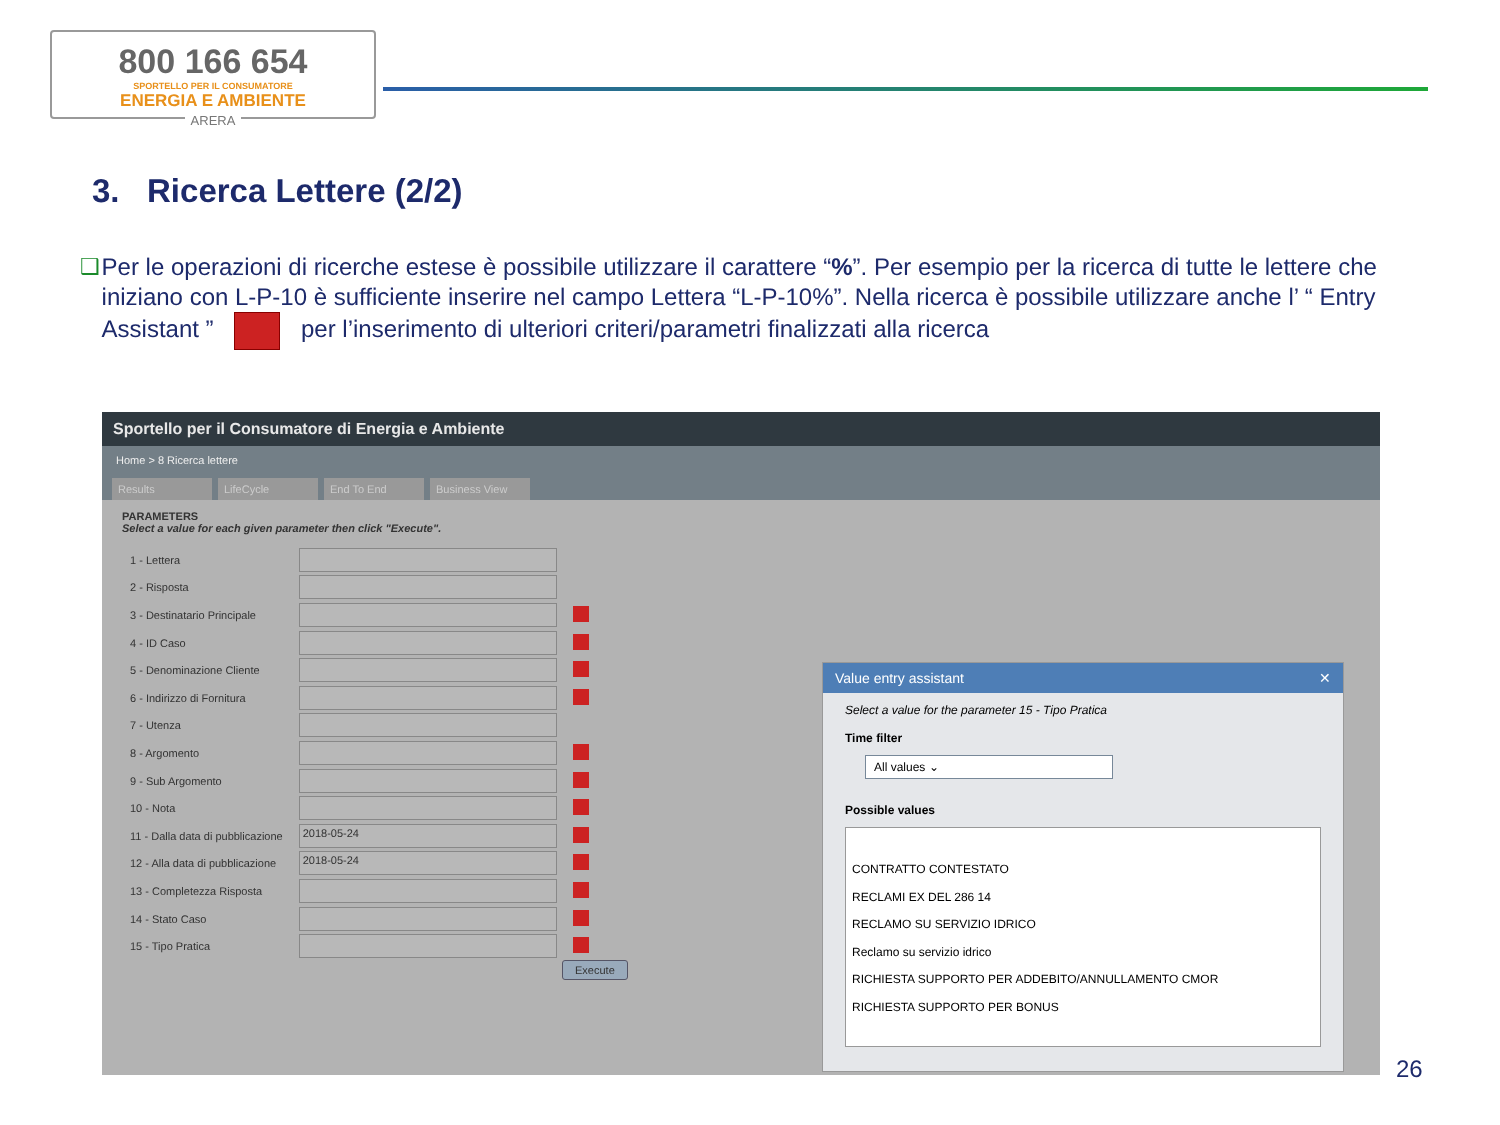800 166 654
SPORTELLO PER IL CONSUMATORE
ENERGIA E AMBIENTE
ARERA
3. Ricerca Lettere (2/2)
❑ Per le operazioni di ricerche estese è possibile utilizzare il carattere “%”. Per esempio per la ricerca di tutte le lettere che iniziano con L-P-10 è sufficiente inserire nel campo Lettera “L-P-10%”. Nella ricerca è possibile utilizzare anche l’ “ Entry Assistant ” per l’inserimento di ulteriori criteri/parametri finalizzati alla ricerca
Sportello per il Consumatore di Energia e Ambiente
Home > 8 Ricerca lettere
Results LifeCycle End To End Business View
PARAMETERS
Select a value for each given parameter then click "Execute".
| 1 - Lettera | | |
| 2 - Risposta | | |
| 3 - Destinatario Principale | | |
| 4 - ID Caso | | |
| 5 - Denominazione Cliente | | |
| 6 - Indirizzo di Fornitura | | |
| 7 - Utenza | | |
| 8 - Argomento | | |
| 9 - Sub Argomento | | |
| 10 - Nota | | |
| 11 - Dalla data di pubblicazione | 2018-05-24 | |
| 12 - Alla data di pubblicazione | 2018-05-24 | |
| 13 - Completezza Risposta | | |
| 14 - Stato Caso | | |
| 15 - Tipo Pratica | | |
Execute
Value entry assistant ✕
Select a value for the parameter 15 - Tipo Pratica
Time filter
All values ⌄
Possible values
CONTRATTO CONTESTATO
RECLAMI EX DEL 286 14
RECLAMO SU SERVIZIO IDRICO
Reclamo su servizio idrico
RICHIESTA SUPPORTO PER ADDEBITO/ANNULLAMENTO CMOR
RICHIESTA SUPPORTO PER BONUS
26